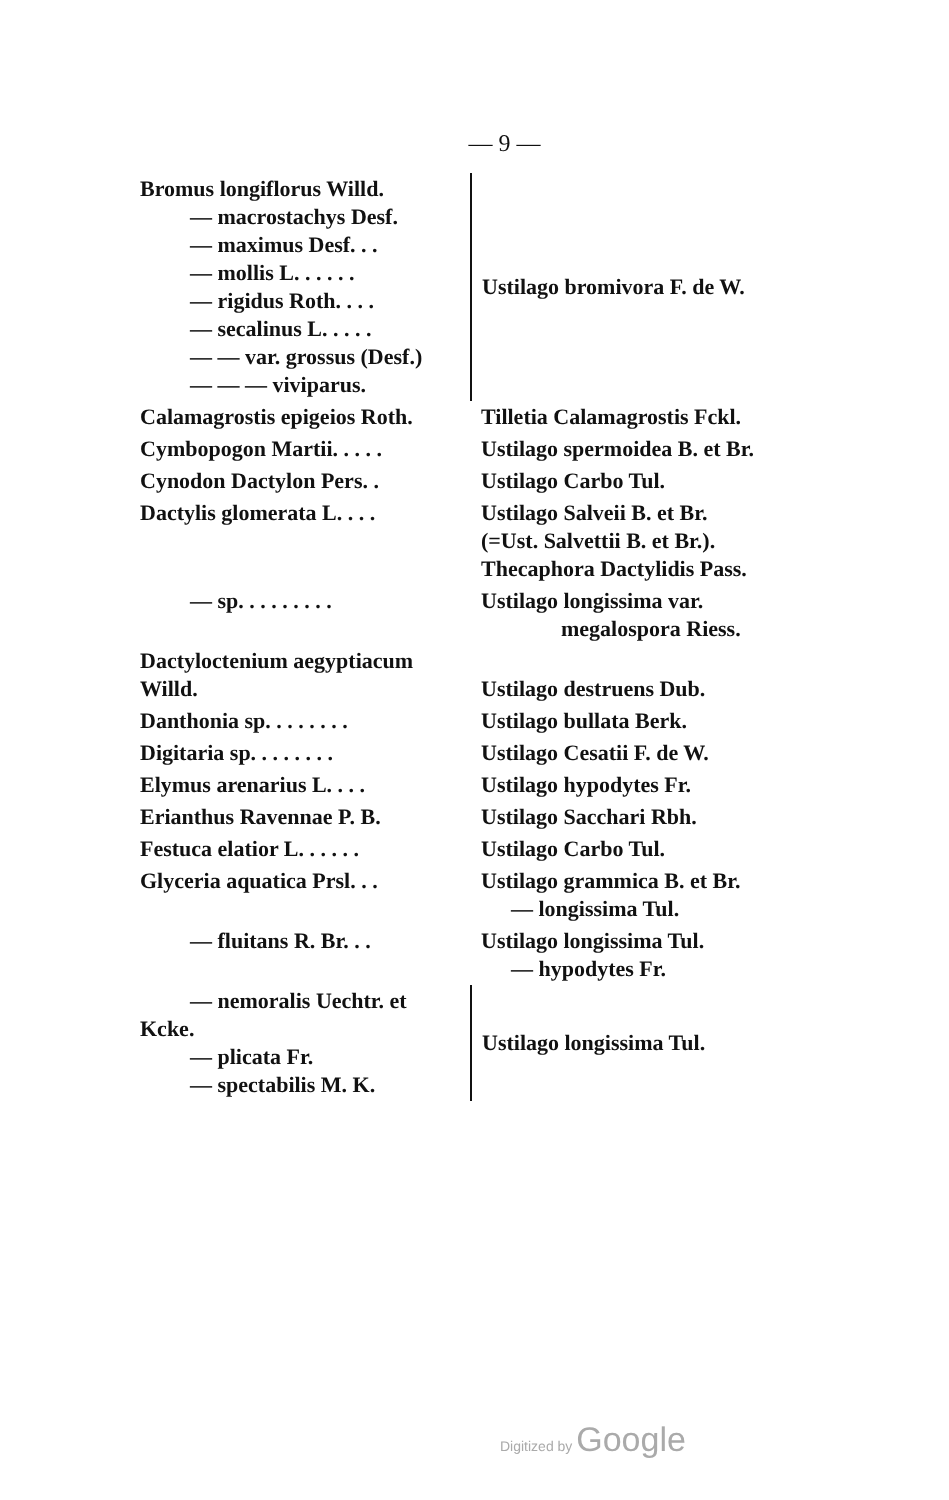— 9 —
| Bromus longiflorus Willd. — macrostachys Desf. — maximus Desf. . . — mollis L. . . . . . — rigidus Roth. . . . — secalinus L. . . . . — — var. grossus (Desf.) — — — viviparus. | | Ustilago bromivora F. de W. |
| Calamagrostis epigeios Roth. | | Tilletia Calamagrostis Fckl. |
| Cymbopogon Martii. . . . . | | Ustilago spermoidea B. et Br. |
| Cynodon Dactylon Pers. . | | Ustilago Carbo Tul. |
| Dactylis glomerata L. . . . | | Ustilago Salveii B. et Br. (=Ust. Salvettii B. et Br.). Thecaphora Dactylidis Pass. |
| — sp. . . . . . . . . | | Ustilago longissima var. megalospora Riess. |
| Dactyloctenium aegyptiacum Willd. | | Ustilago destruens Dub. |
| Danthonia sp. . . . . . . . | | Ustilago bullata Berk. |
| Digitaria sp. . . . . . . . | | Ustilago Cesatii F. de W. |
| Elymus arenarius L. . . . | | Ustilago hypodytes Fr. |
| Erianthus Ravennae P. B. | | Ustilago Sacchari Rbh. |
| Festuca elatior L. . . . . . | | Ustilago Carbo Tul. |
| Glyceria aquatica Prsl. . . | | Ustilago grammica B. et Br. — longissima Tul. |
| — fluitans R. Br. . . | | Ustilago longissima Tul. — hypodytes Fr. |
| — nemoralis Uechtr. et Kcke. — plicata Fr. — spectabilis M. K. | | Ustilago longissima Tul. |
Digitized by Google